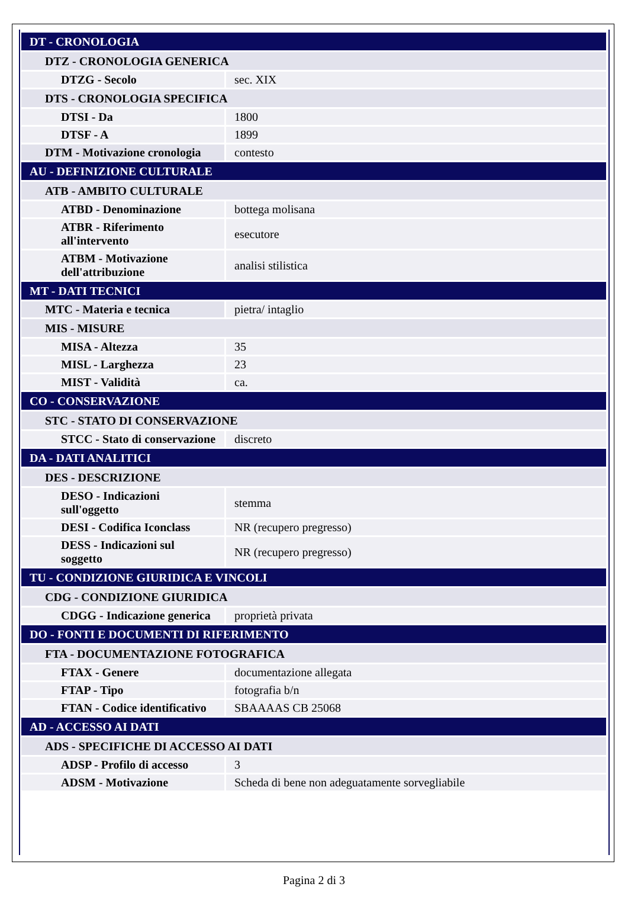| DT - CRONOLOGIA | |
| DTZ - CRONOLOGIA GENERICA | |
| DTZG - Secolo | sec. XIX |
| DTS - CRONOLOGIA SPECIFICA | |
| DTSI - Da | 1800 |
| DTSF - A | 1899 |
| DTM - Motivazione cronologia | contesto |
| AU - DEFINIZIONE CULTURALE | |
| ATB - AMBITO CULTURALE | |
| ATBD - Denominazione | bottega molisana |
| ATBR - Riferimento all'intervento | esecutore |
| ATBM - Motivazione dell'attribuzione | analisi stilistica |
| MT - DATI TECNICI | |
| MTC - Materia e tecnica | pietra/ intaglio |
| MIS - MISURE | |
| MISA - Altezza | 35 |
| MISL - Larghezza | 23 |
| MIST - Validità | ca. |
| CO - CONSERVAZIONE | |
| STC - STATO DI CONSERVAZIONE | |
| STCC - Stato di conservazione | discreto |
| DA - DATI ANALITICI | |
| DES - DESCRIZIONE | |
| DESO - Indicazioni sull'oggetto | stemma |
| DESI - Codifica Iconclass | NR (recupero pregresso) |
| DESS - Indicazioni sul soggetto | NR (recupero pregresso) |
| TU - CONDIZIONE GIURIDICA E VINCOLI | |
| CDG - CONDIZIONE GIURIDICA | |
| CDGG - Indicazione generica | proprietà privata |
| DO - FONTI E DOCUMENTI DI RIFERIMENTO | |
| FTA - DOCUMENTAZIONE FOTOGRAFICA | |
| FTAX - Genere | documentazione allegata |
| FTAP - Tipo | fotografia b/n |
| FTAN - Codice identificativo | SBAAAAS CB 25068 |
| AD - ACCESSO AI DATI | |
| ADS - SPECIFICHE DI ACCESSO AI DATI | |
| ADSP - Profilo di accesso | 3 |
| ADSM - Motivazione | Scheda di bene non adeguatamente sorvegliabile |
Pagina 2 di 3